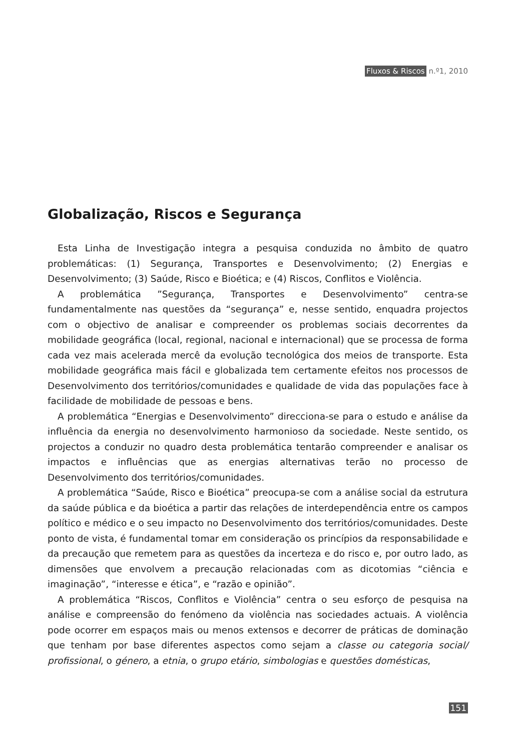Fluxos & Riscos n.º1, 2010
Globalização, Riscos e Segurança
Esta Linha de Investigação integra a pesquisa conduzida no âmbito de quatro problemáticas: (1) Segurança, Transportes e Desenvolvimento; (2) Energias e Desenvolvimento; (3) Saúde, Risco e Bioética; e (4) Riscos, Conflitos e Violência.
A problemática ”Segurança, Transportes e Desenvolvimento” centra-se fundamentalmente nas questões da “segurança” e, nesse sentido, enquadra projectos com o objectivo de analisar e compreender os problemas sociais decorrentes da mobilidade geográfica (local, regional, nacional e internacional) que se processa de forma cada vez mais acelerada mercê da evolução tecnológica dos meios de transporte. Esta mobilidade geográfica mais fácil e globalizada tem certamente efeitos nos processos de Desenvolvimento dos territórios/comunidades e qualidade de vida das populações face à facilidade de mobilidade de pessoas e bens.
A problemática “Energias e Desenvolvimento” direcciona-se para o estudo e análise da influência da energia no desenvolvimento harmonioso da sociedade. Neste sentido, os projectos a conduzir no quadro desta problemática tentarão compreender e analisar os impactos e influências que as energias alternativas terão no processo de Desenvolvimento dos territórios/comunidades.
A problemática “Saúde, Risco e Bioética” preocupa-se com a análise social da estrutura da saúde pública e da bioética a partir das relações de interdependência entre os campos político e médico e o seu impacto no Desenvolvimento dos territórios/comunidades. Deste ponto de vista, é fundamental tomar em consideração os princípios da responsabilidade e da precaução que remetem para as questões da incerteza e do risco e, por outro lado, as dimensões que envolvem a precaução relacionadas com as dicotomias “ciência e imaginação”, “interesse e ética”, e “razão e opinião”.
A problemática “Riscos, Conflitos e Violência” centra o seu esforço de pesquisa na análise e compreensão do fenómeno da violência nas sociedades actuais. A violência pode ocorrer em espaços mais ou menos extensos e decorrer de práticas de dominação que tenham por base diferentes aspectos como sejam a classe ou categoria social/ profissional, o género, a etnia, o grupo etário, simbologias e questões domésticas,
151